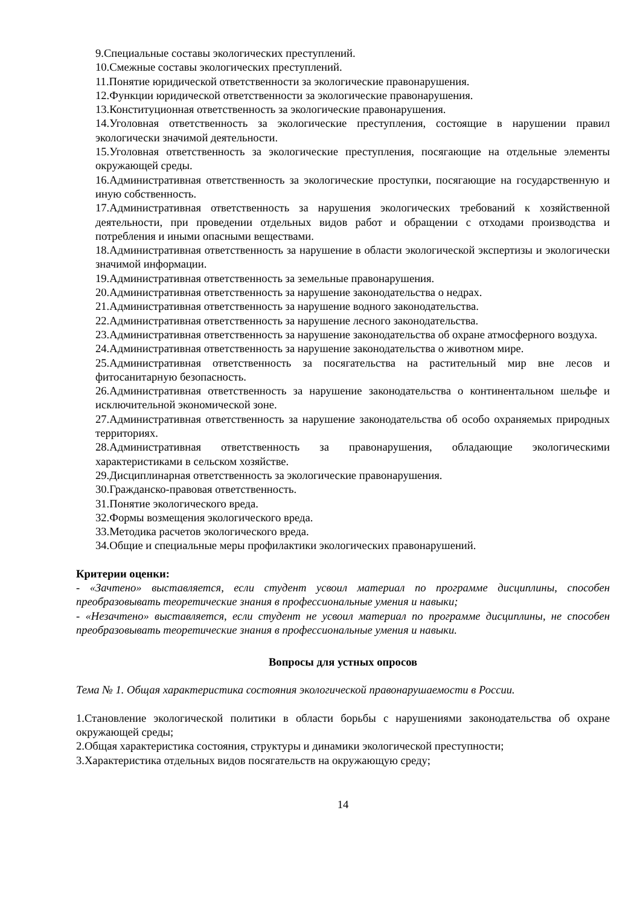9.Специальные составы экологических преступлений.
10.Смежные составы экологических преступлений.
11.Понятие юридической ответственности за экологические правонарушения.
12.Функции юридической ответственности за экологические правонарушения.
13.Конституционная ответственность за экологические правонарушения.
14.Уголовная ответственность за экологические преступления, состоящие в нарушении правил экологически значимой деятельности.
15.Уголовная ответственность за экологические преступления, посягающие на отдельные элементы окружающей среды.
16.Административная ответственность за экологические проступки, посягающие на государственную и иную собственность.
17.Административная ответственность за нарушения экологических требований к хозяйственной деятельности, при проведении отдельных видов работ и обращении с отходами производства и потребления и иными опасными веществами.
18.Административная ответственность за нарушение в области экологической экспертизы и экологически значимой информации.
19.Административная ответственность за земельные правонарушения.
20.Административная ответственность за нарушение законодательства о недрах.
21.Административная ответственность за нарушение водного законодательства.
22.Административная ответственность за нарушение лесного законодательства.
23.Административная ответственность за нарушение законодательства об охране атмосферного воздуха.
24.Административная ответственность за нарушение законодательства о животном мире.
25.Административная ответственность за посягательства на растительный мир вне лесов и фитосанитарную безопасность.
26.Административная ответственность за нарушение законодательства о континентальном шельфе и исключительной экономической зоне.
27.Административная ответственность за нарушение законодательства об особо охраняемых природных территориях.
28.Административная ответственность за правонарушения, обладающие экологическими характеристиками в сельском хозяйстве.
29.Дисциплинарная ответственность за экологические правонарушения.
30.Гражданско-правовая ответственность.
31.Понятие экологического вреда.
32.Формы возмещения экологического вреда.
33.Методика расчетов экологического вреда.
34.Общие и специальные меры профилактики экологических правонарушений.
Критерии оценки:
- «Зачтено» выставляется, если студент усвоил материал по программе дисциплины, способен преобразовывать теоретические знания в профессиональные умения и навыки;
- «Незачтено» выставляется, если студент не усвоил материал по программе дисциплины, не способен преобразовывать теоретические знания в профессиональные умения и навыки.
Вопросы для устных опросов
Тема № 1. Общая характеристика состояния экологической правонарушаемости в России.
1.Становление экологической политики в области борьбы с нарушениями законодательства об охране окружающей среды;
2.Общая характеристика состояния, структуры и динамики экологической преступности;
3.Характеристика отдельных видов посягательств на окружающую среду;
14